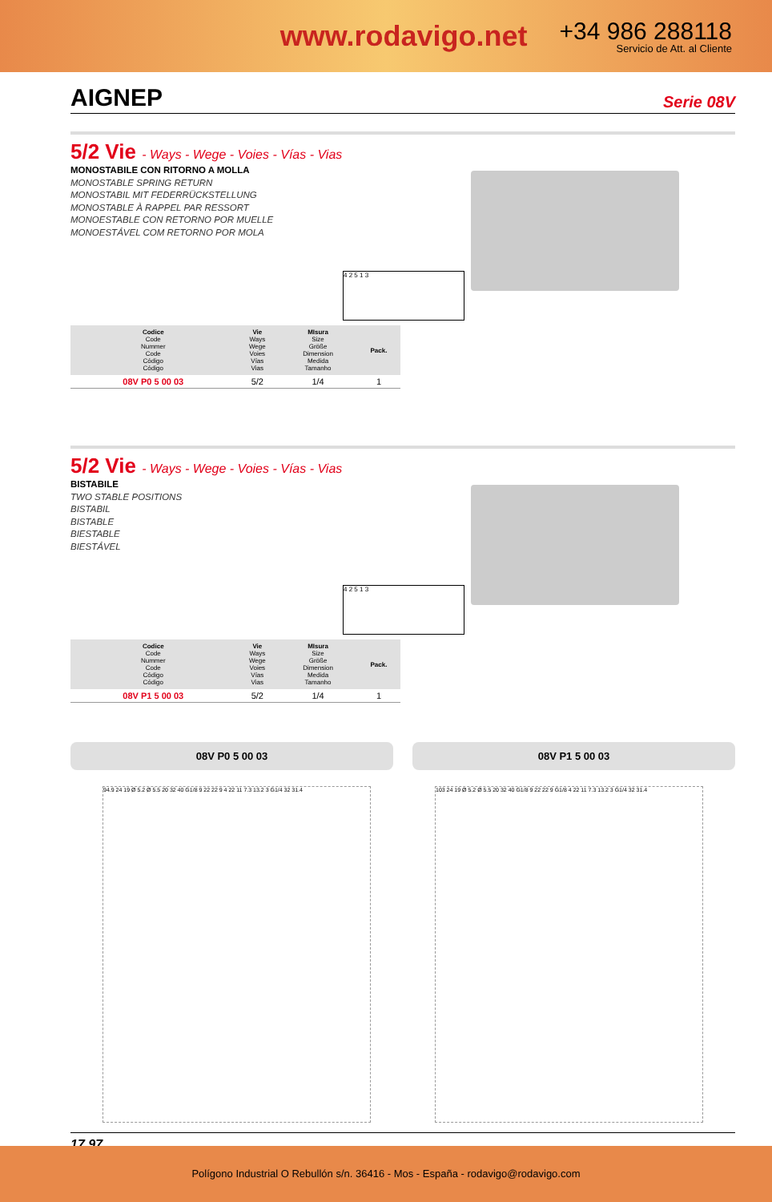www.rodavigo.net
+34 986 288118
Servicio de Att. al Cliente
AIGNEP Serie 08V
5/2 Vie - Ways - Wege - Voies - Vías - Vias
MONOSTABILE CON RITORNO A MOLLA
MONOSTABLE SPRING RETURN
MONOSTABIL MIT FEDERRÜCKSTELLUNG
MONOSTABLE À RAPPEL PAR RESSORT
MONOESTABLE CON RETORNO POR MUELLE
MONOESTÁVEL COM RETORNO POR MOLA
4 2 5 1 3
| Codice Code Nummer Code Código Código | Vie Ways Wege Voies Vías Vias | MIsura Size Größe Dimension Medida Tamanho | Pack. |
| --- | --- | --- | --- |
| 08V P0 5 00 03 | 5/2 | 1/4 | 1 |
5/2 Vie - Ways - Wege - Voies - Vías - Vias
BISTABILE
TWO STABLE POSITIONS
BISTABIL
BISTABLE
BIESTABLE
BIESTÁVEL
4 2 5 1 3
| Codice Code Nummer Code Código Código | Vie Ways Wege Voies Vías Vias | MIsura Size Größe Dimension Medida Tamanho | Pack. |
| --- | --- | --- | --- |
| 08V P1 5 00 03 | 5/2 | 1/4 | 1 |
08V P0 5 00 03 08V P1 5 00 03
94.9 24 19 Ø 5.2 Ø 5.5 20 32 40 G1/8 9 22 22 9 4 22 11 7.3 13.2 3 G1/4 32 31.4
103 24 19 Ø 5.2 Ø 5.5 20 32 40 G1/8 9 22 22 9 G1/8 4 22 11 7.3 13.2 3 G1/4 32 31.4
17.97
Polígono Industrial O Rebullón s/n. 36416 - Mos - España - rodavigo@rodavigo.com